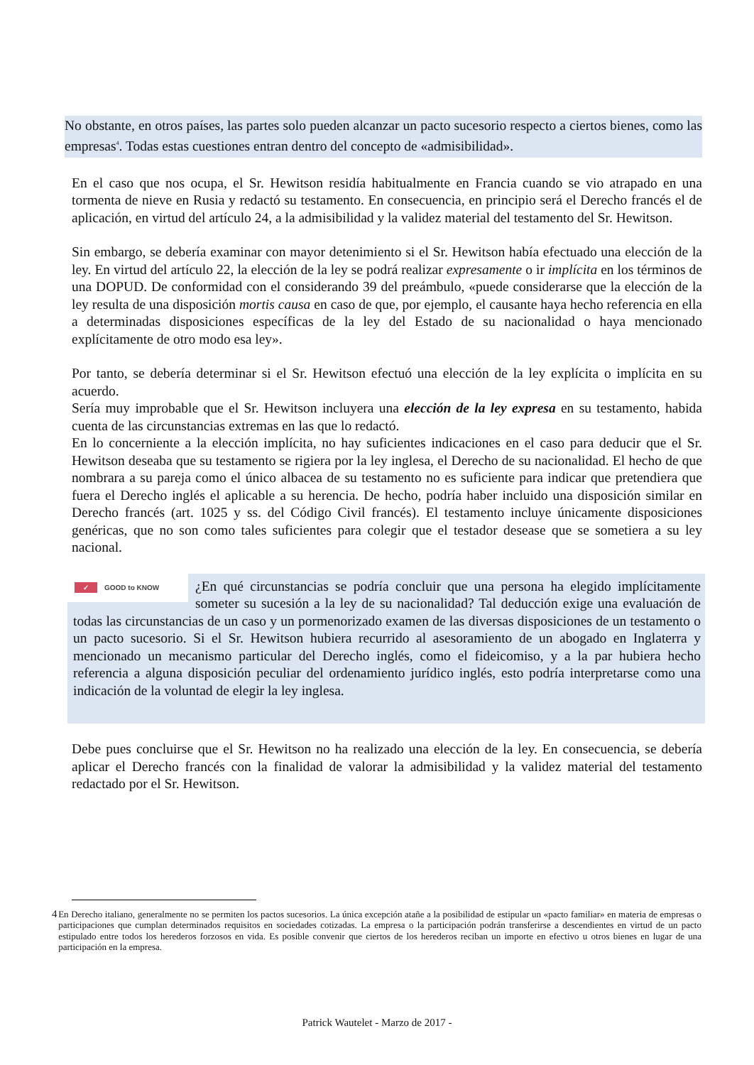No obstante, en otros países, las partes solo pueden alcanzar un pacto sucesorio respecto a ciertos bienes, como las empresas<sup>4</sup>. Todas estas cuestiones entran dentro del concepto de «admisibilidad».
En el caso que nos ocupa, el Sr. Hewitson residía habitualmente en Francia cuando se vio atrapado en una tormenta de nieve en Rusia y redactó su testamento. En consecuencia, en principio será el Derecho francés el de aplicación, en virtud del artículo 24, a la admisibilidad y la validez material del testamento del Sr. Hewitson.
Sin embargo, se debería examinar con mayor detenimiento si el Sr. Hewitson había efectuado una elección de la ley. En virtud del artículo 22, la elección de la ley se podrá realizar expresamente o ir implícita en los términos de una DOPUD. De conformidad con el considerando 39 del preámbulo, «puede considerarse que la elección de la ley resulta de una disposición mortis causa en caso de que, por ejemplo, el causante haya hecho referencia en ella a determinadas disposiciones específicas de la ley del Estado de su nacionalidad o haya mencionado explícitamente de otro modo esa ley».
Por tanto, se debería determinar si el Sr. Hewitson efectuó una elección de la ley explícita o implícita en su acuerdo.
Sería muy improbable que el Sr. Hewitson incluyera una elección de la ley expresa en su testamento, habida cuenta de las circunstancias extremas en las que lo redactó.
En lo concerniente a la elección implícita, no hay suficientes indicaciones en el caso para deducir que el Sr. Hewitson deseaba que su testamento se rigiera por la ley inglesa, el Derecho de su nacionalidad. El hecho de que nombrara a su pareja como el único albacea de su testamento no es suficiente para indicar que pretendiera que fuera el Derecho inglés el aplicable a su herencia. De hecho, podría haber incluido una disposición similar en Derecho francés (art. 1025 y ss. del Código Civil francés). El testamento incluye únicamente disposiciones genéricas, que no son como tales suficientes para colegir que el testador desease que se sometiera a su ley nacional.
✓ GOOD to KNOW
¿En qué circunstancias se podría concluir que una persona ha elegido implícitamente someter su sucesión a la ley de su nacionalidad? Tal deducción exige una evaluación de todas las circunstancias de un caso y un pormenorizado examen de las diversas disposiciones de un testamento o un pacto sucesorio. Si el Sr. Hewitson hubiera recurrido al asesoramiento de un abogado en Inglaterra y mencionado un mecanismo particular del Derecho inglés, como el fideicomiso, y a la par hubiera hecho referencia a alguna disposición peculiar del ordenamiento jurídico inglés, esto podría interpretarse como una indicación de la voluntad de elegir la ley inglesa.
Debe pues concluirse que el Sr. Hewitson no ha realizado una elección de la ley. En consecuencia, se debería aplicar el Derecho francés con la finalidad de valorar la admisibilidad y la validez material del testamento redactado por el Sr. Hewitson.
4
En Derecho italiano, generalmente no se permiten los pactos sucesorios. La única excepción atañe a la posibilidad de estipular un «pacto familiar» en materia de empresas o participaciones que cumplan determinados requisitos en sociedades cotizadas. La empresa o la participación podrán transferirse a descendientes en virtud de un pacto estipulado entre todos los herederos forzosos en vida. Es posible convenir que ciertos de los herederos reciban un importe en efectivo u otros bienes en lugar de una participación en la empresa.
Patrick Wautelet - Marzo de 2017 -